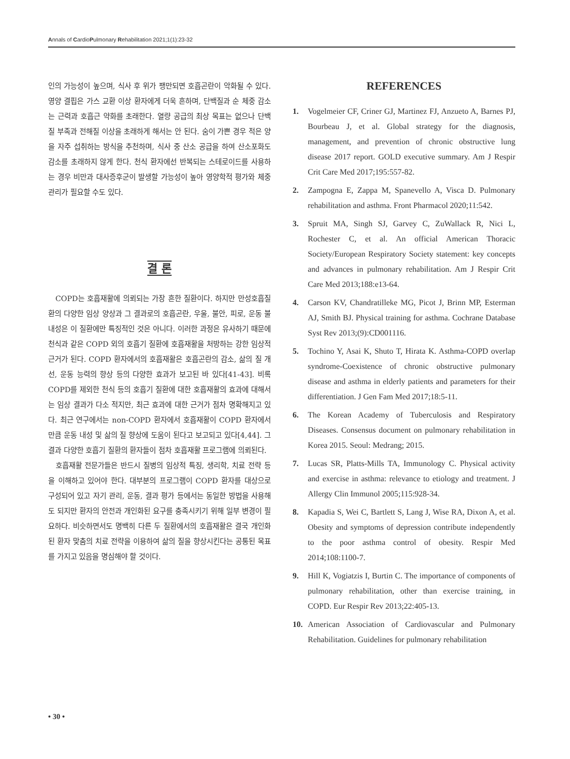Annals of CardioPulmonary Rehabilitation 2021;1(1):23-32
인의 가능성이 높으며, 식사 후 위가 팽만되면 호흡곤란이 악화될 수 있다. 영양 결핍은 가스 교환 이상 환자에게 더욱 흔하며, 단백질과 순 체중 감소는 근력과 호흡근 약화를 초래한다. 열량 공급의 최상 목표는 없으나 단백질 부족과 전해질 이상을 초래하게 해서는 안 된다. 숨이 가쁜 경우 적은 양을 자주 섭취하는 방식을 추천하며, 식사 중 산소 공급을 하여 산소포화도 감소를 초래하지 않게 한다. 천식 환자에선 반복되는 스테로이드를 사용하는 경우 비만과 대사증후군이 발생할 가능성이 높아 영양학적 평가와 체중 관리가 필요할 수도 있다.
결 론
COPD는 호흡재활에 의뢰되는 가장 흔한 질환이다. 하지만 만성호흡질환의 다양한 임상 양상과 그 결과로의 호흡곤란, 우울, 불안, 피로, 운동 불내성은 이 질환에만 특징적인 것은 아니다. 이러한 과정은 유사하기 때문에 천식과 같은 COPD 외의 호흡기 질환에 호흡재활을 처방하는 강한 임상적 근거가 된다. COPD 환자에서의 호흡재활은 호흡곤란의 감소, 삶의 질 개선, 운동 능력의 향상 등의 다양한 효과가 보고된 바 있다[41-43]. 비록 COPD를 제외한 천식 등의 호흡기 질환에 대한 호흡재활의 효과에 대해서는 임상 결과가 다소 적지만, 최근 효과에 대한 근거가 점차 명확해지고 있다. 최근 연구에서는 non-COPD 환자에서 호흡재활이 COPD 환자에서만큼 운동 내성 및 삶의 질 향상에 도움이 된다고 보고되고 있다[4,44]. 그 결과 다양한 호흡기 질환의 환자들이 점차 호흡재활 프로그램에 의뢰된다.
호흡재활 전문가들은 반드시 질병의 임상적 특징, 생리학, 치료 전략 등을 이해하고 있어야 한다. 대부분의 프로그램이 COPD 환자를 대상으로 구성되어 있고 자기 관리, 운동, 결과 평가 등에서는 동일한 방법을 사용해도 되지만 환자의 안전과 개인화된 요구를 충족시키기 위해 일부 변경이 필요하다. 비슷하면서도 명백히 다른 두 질환에서의 호흡재활은 결국 개인화된 환자 맞춤의 치료 전략을 이용하여 삶의 질을 향상시킨다는 공통된 목표를 가지고 있음을 명심해야 할 것이다.
REFERENCES
1. Vogelmeier CF, Criner GJ, Martinez FJ, Anzueto A, Barnes PJ, Bourbeau J, et al. Global strategy for the diagnosis, management, and prevention of chronic obstructive lung disease 2017 report. GOLD executive summary. Am J Respir Crit Care Med 2017;195:557-82.
2. Zampogna E, Zappa M, Spanevello A, Visca D. Pulmonary rehabilitation and asthma. Front Pharmacol 2020;11:542.
3. Spruit MA, Singh SJ, Garvey C, ZuWallack R, Nici L, Rochester C, et al. An official American Thoracic Society/European Respiratory Society statement: key concepts and advances in pulmonary rehabilitation. Am J Respir Crit Care Med 2013;188:e13-64.
4. Carson KV, Chandratilleke MG, Picot J, Brinn MP, Esterman AJ, Smith BJ. Physical training for asthma. Cochrane Database Syst Rev 2013;(9):CD001116.
5. Tochino Y, Asai K, Shuto T, Hirata K. Asthma-COPD overlap syndrome-Coexistence of chronic obstructive pulmonary disease and asthma in elderly patients and parameters for their differentiation. J Gen Fam Med 2017;18:5-11.
6. The Korean Academy of Tuberculosis and Respiratory Diseases. Consensus document on pulmonary rehabilitation in Korea 2015. Seoul: Medrang; 2015.
7. Lucas SR, Platts-Mills TA, Immunology C. Physical activity and exercise in asthma: relevance to etiology and treatment. J Allergy Clin Immunol 2005;115:928-34.
8. Kapadia S, Wei C, Bartlett S, Lang J, Wise RA, Dixon A, et al. Obesity and symptoms of depression contribute independently to the poor asthma control of obesity. Respir Med 2014;108:1100-7.
9. Hill K, Vogiatzis I, Burtin C. The importance of components of pulmonary rehabilitation, other than exercise training, in COPD. Eur Respir Rev 2013;22:405-13.
10. American Association of Cardiovascular and Pulmonary Rehabilitation. Guidelines for pulmonary rehabilitation
• 30 •